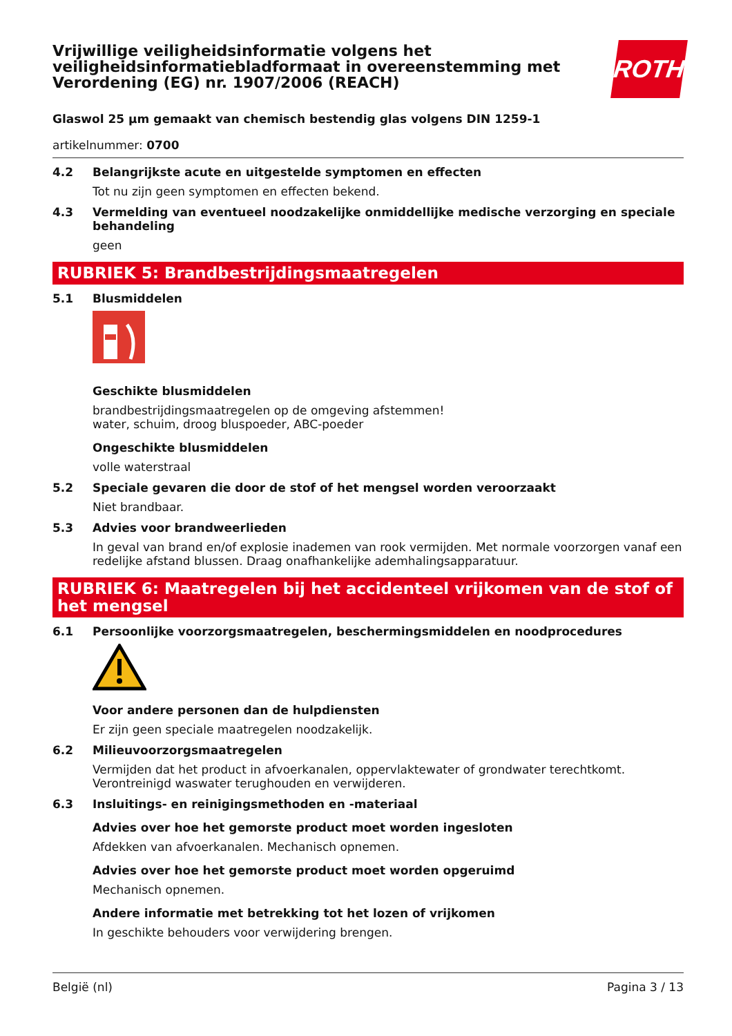Vrijwillige veiligheidsinformatie volgens het veiligheidsinformatiebladformaat in overeenstemming met Verordening (EG) nr. 1907/2006 (REACH)
ROTH
Glaswol 25 µm gemaakt van chemisch bestendig glas volgens DIN 1259-1
artikelnummer: 0700
4.2 Belangrijkste acute en uitgestelde symptomen en effecten
Tot nu zijn geen symptomen en effecten bekend.
4.3 Vermelding van eventueel noodzakelijke onmiddellijke medische verzorging en speciale behandeling
geen
RUBRIEK 5: Brandbestrijdingsmaatregelen
5.1 Blusmiddelen
Geschikte blusmiddelen
brandbestrijdingsmaatregelen op de omgeving afstemmen!
water, schuim, droog bluspoeder, ABC-poeder
Ongeschikte blusmiddelen
volle waterstraal
5.2 Speciale gevaren die door de stof of het mengsel worden veroorzaakt
Niet brandbaar.
5.3 Advies voor brandweerlieden
In geval van brand en/of explosie inademen van rook vermijden. Met normale voorzorgen vanaf een redelijke afstand blussen. Draag onafhankelijke ademhalingsapparatuur.
RUBRIEK 6: Maatregelen bij het accidenteel vrijkomen van de stof of het mengsel
6.1 Persoonlijke voorzorgsmaatregelen, beschermingsmiddelen en noodprocedures
Voor andere personen dan de hulpdiensten
Er zijn geen speciale maatregelen noodzakelijk.
6.2 Milieuvoorzorgsmaatregelen
Vermijden dat het product in afvoerkanalen, oppervlaktewater of grondwater terechtkomt. Verontreinigd waswater terughouden en verwijderen.
6.3 Insluitings- en reinigingsmethoden en -materiaal
Advies over hoe het gemorste product moet worden ingesloten
Afdekken van afvoerkanalen. Mechanisch opnemen.
Advies over hoe het gemorste product moet worden opgeruimd
Mechanisch opnemen.
Andere informatie met betrekking tot het lozen of vrijkomen
In geschikte behouders voor verwijdering brengen.
België (nl) Pagina 3 / 13